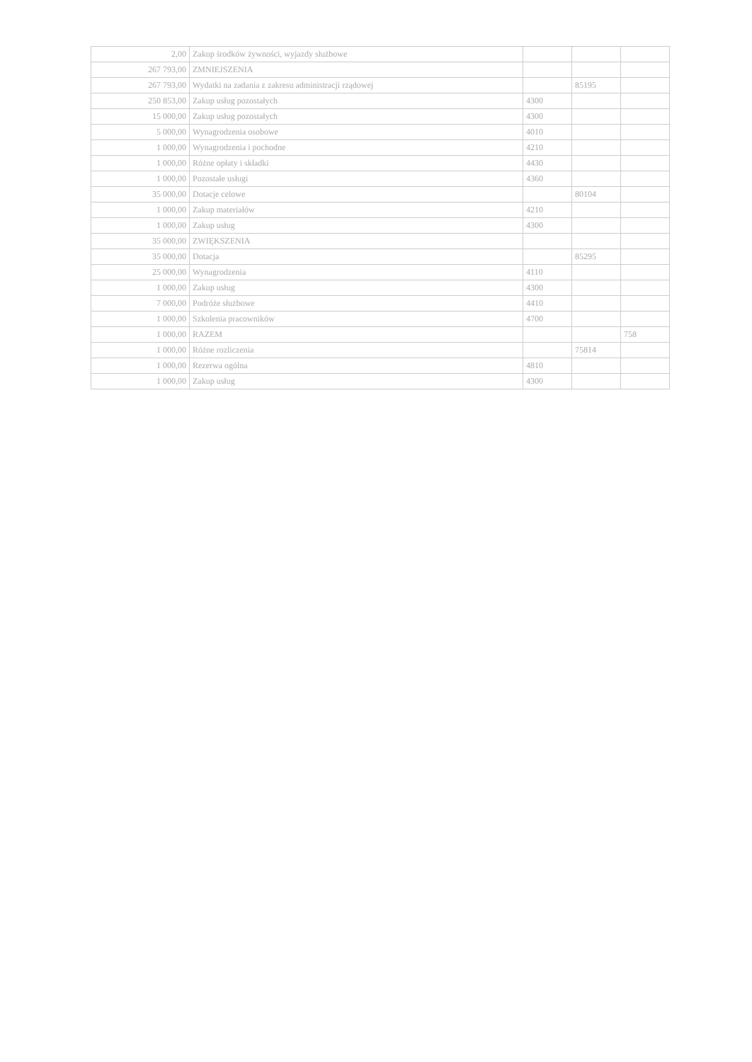| 2,00 | Zakup środków żywności, wyjazdy służbowe | | | |
| 267 793,00 | ZMNIEJSZENIA | | | |
| 267 793,00 | Wydatki na zadania z zakresu administracji rządowej | | 85195 | |
| 250 853,00 | Zakup usług pozostałych | 4300 | | |
| 15 000,00 | Zakup usług pozostałych | 4300 | | |
| 5 000,00 | Wynagrodzenia osobowe | 4010 | | |
| 1 000,00 | Wynagrodzenia i pochodne | 4210 | | |
| 1 000,00 | Różne opłaty i składki | 4430 | | |
| 1 000,00 | Pozostałe usługi | 4360 | | |
| 35 000,00 | Dotacje celowe | | 80104 | |
| 1 000,00 | Zakup materiałów | 4210 | | |
| 1 000,00 | Zakup usług | 4300 | | |
| 35 000,00 | ZWIĘKSZENIA | | | |
| 35 000,00 | Dotacja | | 85295 | |
| 25 000,00 | Wynagrodzenia | 4110 | | |
| 1 000,00 | Zakup usług | 4300 | | |
| 7 000,00 | Podróże służbowe | 4410 | | |
| 1 000,00 | Szkolenia pracowników | 4700 | | |
| 1 000,00 | RAZEM | | | 758 |
| 1 000,00 | Różne rozliczenia | | 75814 | |
| 1 000,00 | Rezerwa ogólna | 4810 | | |
| 1 000,00 | Zakup usług | 4300 | | |